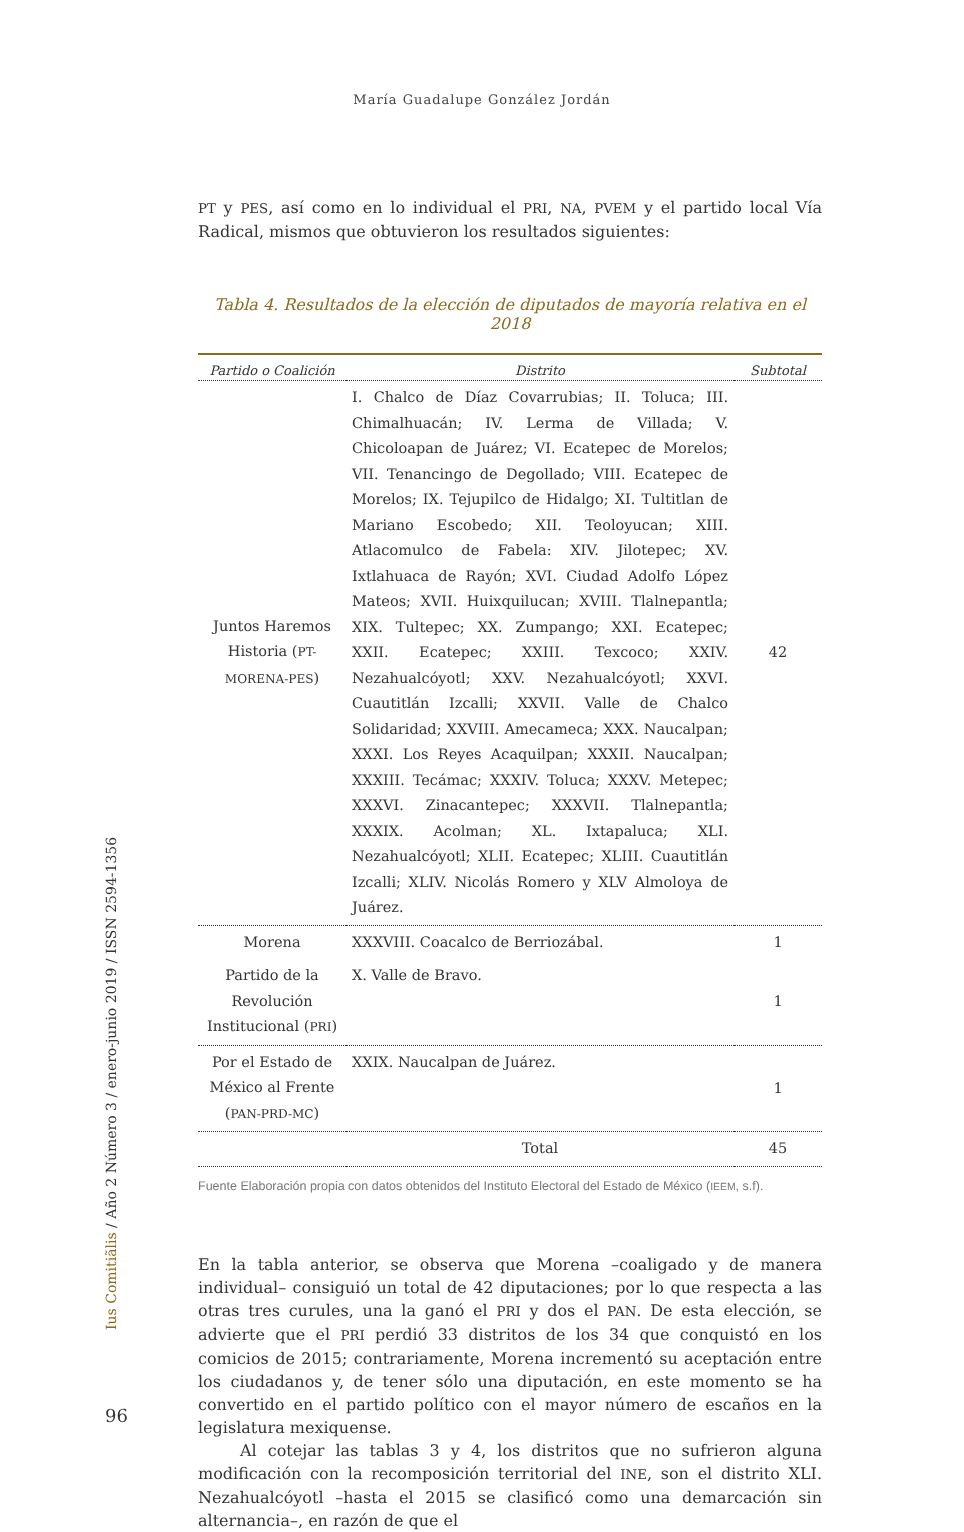María Guadalupe González Jordán
PT y PES, así como en lo individual el PRI, NA, PVEM y el partido local Vía Radical, mismos que obtuvieron los resultados siguientes:
Tabla 4. Resultados de la elección de diputados de mayoría relativa en el 2018
| Partido o Coalición | Distrito | Subtotal |
| --- | --- | --- |
| Juntos Haremos Historia ( PT- MORENA-PES ) | I. Chalco de Díaz Covarrubias; II. Toluca; III. Chimalhuacán; IV. Lerma de Villada; V. Chicoloapan de Juárez; VI. Ecatepec de Morelos; VII. Tenancingo de Degollado; VIII. Ecatepec de Morelos; IX. Tejupilco de Hidalgo; XI. Tultitlan de Mariano Escobedo; XII. Teoloyucan; XIII. Atlacomulco de Fabela: XIV. Jilotepec; XV. Ixtlahuaca de Rayón; XVI. Ciudad Adolfo López Mateos; XVII. Huixquilucan; XVIII. Tlalnepantla; XIX. Tultepec; XX. Zumpango; XXI. Ecatepec; XXII. Ecatepec; XXIII. Texcoco; XXIV. Nezahualcóyotl; XXV. Nezahualcóyotl; XXVI. Cuautitlán Izcalli; XXVII. Valle de Chalco Solidaridad; XXVIII. Amecameca; XXX. Naucalpan; XXXI. Los Reyes Acaquilpan; XXXII. Naucalpan; XXXIII. Tecámac; XXXIV. Toluca; XXXV. Metepec; XXXVI. Zinacantepec; XXXVII. Tlalnepantla; XXXIX. Acolman; XL. Ixtapaluca; XLI. Nezahualcóyotl; XLII. Ecatepec; XLIII. Cuautitlán Izcalli; XLIV. Nicolás Romero y XLV Almoloya de Juárez. | 42 |
| Morena | XXXVIII. Coacalco de Berriozábal. | 1 |
| Partido de la Revolución Institucional ( PRI ) | X. Valle de Bravo. | 1 |
| Por el Estado de México al Frente ( PAN-PRD-MC ) | XXIX. Naucalpan de Juárez. | 1 |
| | Total | 45 |
Fuente Elaboración propia con datos obtenidos del Instituto Electoral del Estado de México (IEEM, s.f).
En la tabla anterior, se observa que Morena –coaligado y de manera individual– consiguió un total de 42 diputaciones; por lo que respecta a las otras tres curules, una la ganó el PRI y dos el PAN. De esta elección, se advierte que el PRI perdió 33 distritos de los 34 que conquistó en los comicios de 2015; contrariamente, Morena incrementó su aceptación entre los ciudadanos y, de tener sólo una diputación, en este momento se ha convertido en el partido político con el mayor número de escaños en la legislatura mexiquense.
Al cotejar las tablas 3 y 4, los distritos que no sufrieron alguna modificación con la recomposición territorial del INE, son el distrito XLI. Nezahualcóyotl –hasta el 2015 se clasificó como una demarcación sin alternancia–, en razón de que el
Ius Comitiãlis / Año 2 Número 3 / enero-junio 2019 / ISSN 2594-1356
96